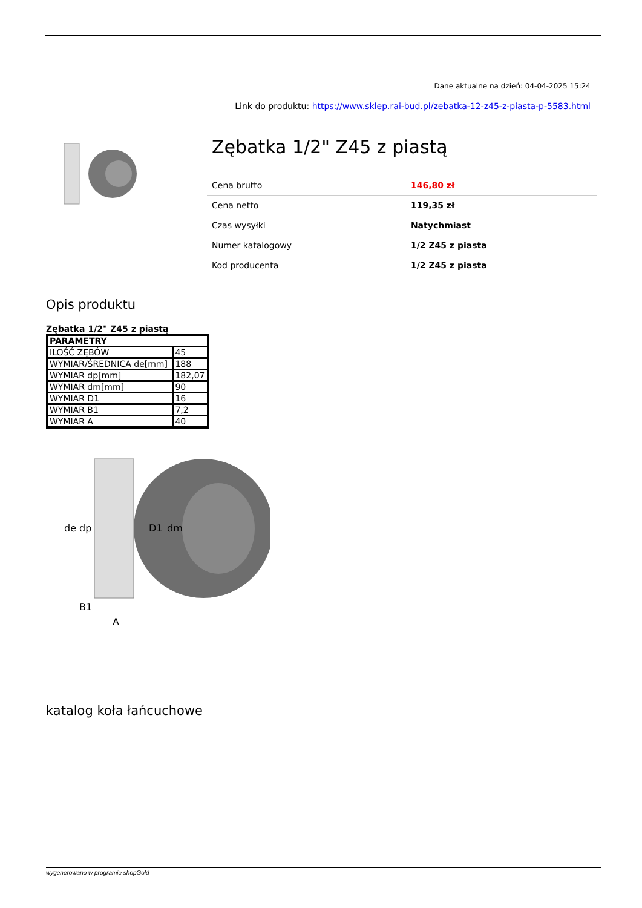Dane aktualne na dzień: 04-04-2025 15:24
Link do produktu: https://www.sklep.rai-bud.pl/zebatka-12-z45-z-piasta-p-5583.html
Zębatka 1/2" Z45 z piastą
| Cena brutto | 146,80 zł |
| Cena netto | 119,35 zł |
| Czas wysyłki | Natychmiast |
| Numer katalogowy | 1/2 Z45 z piasta |
| Kod producenta | 1/2 Z45 z piasta |
Opis produktu
Zębatka 1/2" Z45 z piastą
| PARAMETRY | |
| --- | --- |
| ILOŚĆ ZĘBÓW | 45 |
| WYMIAR/ŚREDNICA de[mm] | 188 |
| WYMIAR dp[mm] | 182,07 |
| WYMIAR dm[mm] | 90 |
| WYMIAR D1 | 16 |
| WYMIAR B1 | 7,2 |
| WYMIAR A | 40 |
de
dp
D1
dm
B1
A
katalog koła łańcuchowe
wygenerowano w programie shopGold